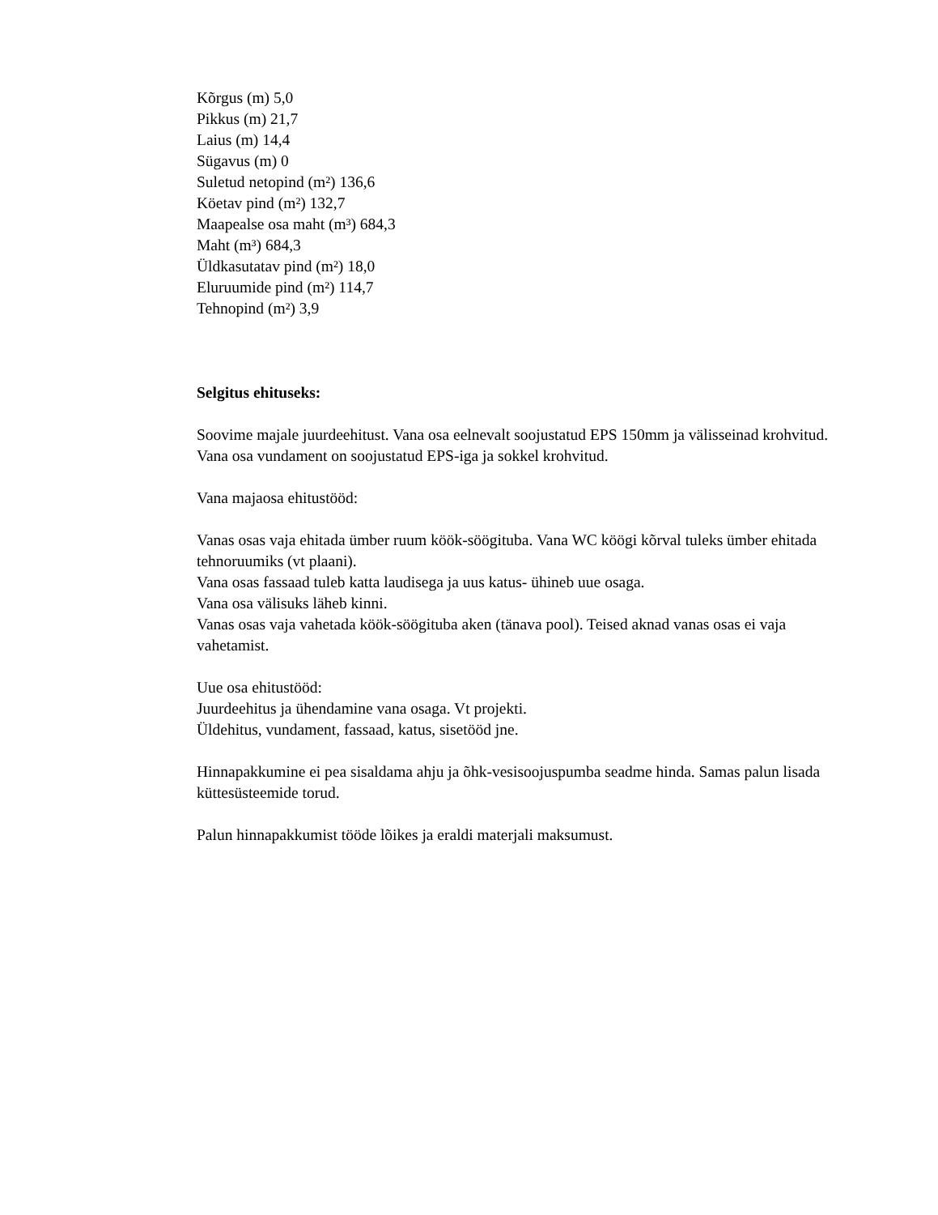Kõrgus (m) 5,0
Pikkus (m) 21,7
Laius (m) 14,4
Sügavus (m) 0
Suletud netopind (m²) 136,6
Köetav pind (m²) 132,7
Maapealse osa maht (m³) 684,3
Maht (m³) 684,3
Üldkasutatav pind (m²) 18,0
Eluruumide pind (m²) 114,7
Tehnopind (m²) 3,9
Selgitus ehituseks:
Soovime majale juurdeehitust. Vana osa eelnevalt soojustatud EPS 150mm ja välisseinad krohvitud. Vana osa vundament on soojustatud EPS-iga ja sokkel krohvitud.
Vana majaosa ehitustööd:
Vanas osas vaja ehitada ümber ruum köök-söögituba. Vana WC köögi kõrval tuleks ümber ehitada tehnoruumiks (vt plaani).
Vana osas fassaad tuleb katta laudisega ja uus katus- ühineb uue osaga.
Vana osa välisuks läheb kinni.
Vanas osas vaja vahetada köök-söögituba aken (tänava pool). Teised aknad vanas osas ei vaja vahetamist.
Uue osa ehitustööd:
Juurdeehitus ja ühendamine vana osaga. Vt projekti.
Üldehitus, vundament, fassaad, katus, sisetööd jne.
Hinnapakkumine ei pea sisaldama ahju ja õhk-vesisoojuspumba seadme hinda. Samas palun lisada küttesüsteemide torud.
Palun hinnapakkumist tööde lõikes ja eraldi materjali maksumust.